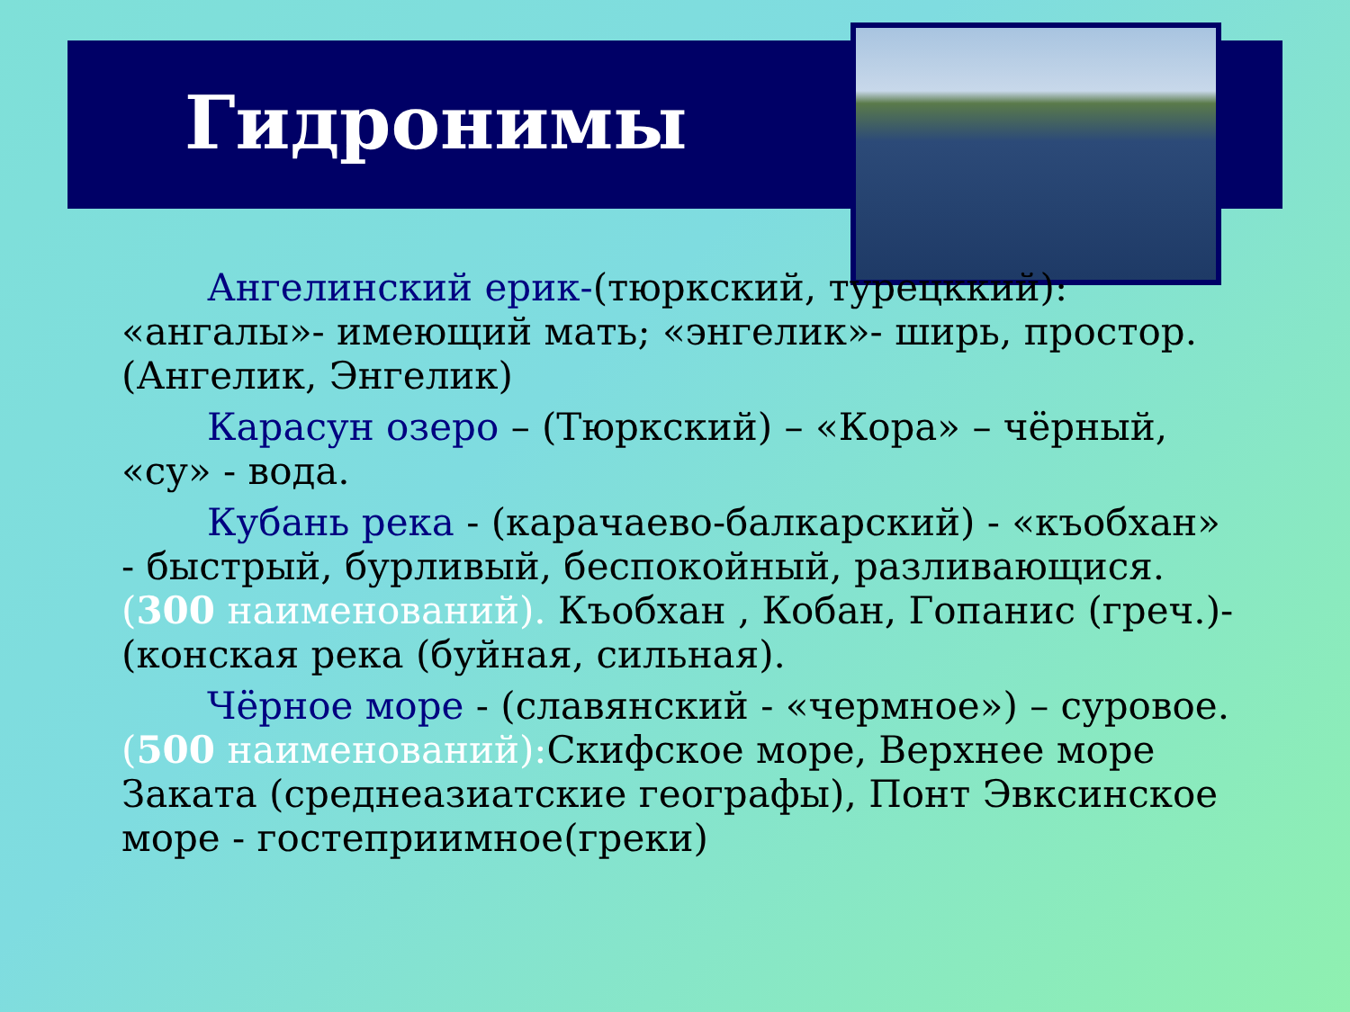Гидронимы
Ангелинский ерик-(тюркский, турецккий): «ангалы»- имеющий мать; «энгелик»- ширь, простор. (Ангелик, Энгелик)
Карасун озеро – (Тюркский) – «Кора» – чёрный, «су» - вода.
Кубань река - (карачаево-балкарский) - «къобхан» - быстрый, бурливый, беспокойный, разливающися. (300 наименований). Къобхан , Кобан, Гопанис (греч.)- (конская река (буйная, сильная).
Чёрное море - (славянский - «чермное») – суровое. (500 наименований): Скифское море, Верхнее море Заката (среднеазиатские географы), Понт Эвксинское море - гостеприимное(греки)